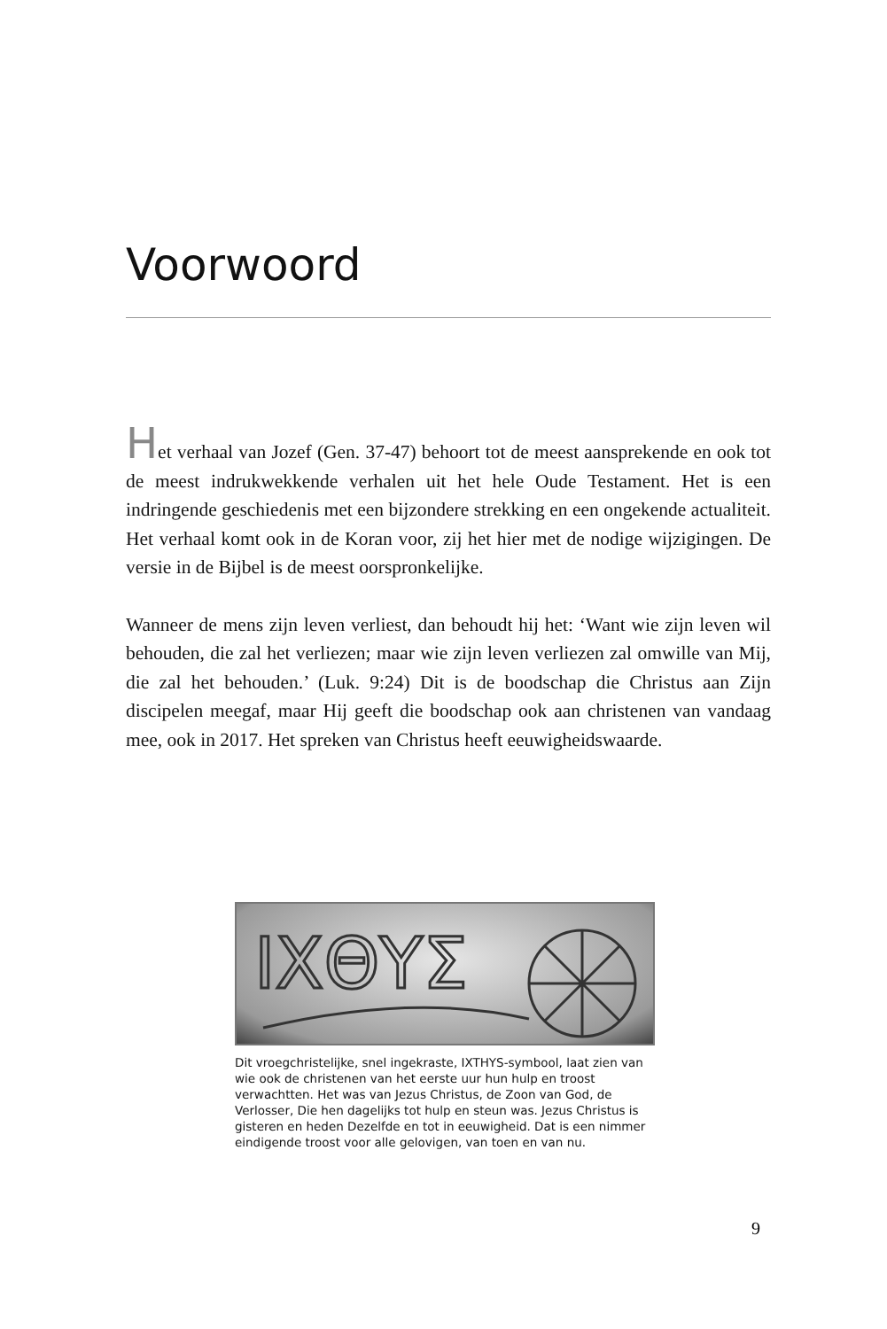Voorwoord
Het verhaal van Jozef (Gen. 37-47) behoort tot de meest aansprekende en ook tot de meest indrukwekkende verhalen uit het hele Oude Testament. Het is een indringende geschiedenis met een bijzondere strekking en een ongekende actualiteit. Het verhaal komt ook in de Koran voor, zij het hier met de nodige wijzigingen. De versie in de Bijbel is de meest oorspronkelijke.
Wanneer de mens zijn leven verliest, dan behoudt hij het: ‘Want wie zijn leven wil behouden, die zal het verliezen; maar wie zijn leven verliezen zal omwille van Mij, die zal het behouden.’ (Luk. 9:24) Dit is de boodschap die Christus aan Zijn discipelen meegaf, maar Hij geeft die boodschap ook aan christenen van vandaag mee, ook in 2017. Het spreken van Christus heeft eeuwigheidswaarde.
ΙΧΘΥΣ
Dit vroegchristelijke, snel ingekraste, IXTHYS-symbool, laat zien van wie ook de christenen van het eerste uur hun hulp en troost verwachtten. Het was van Jezus Christus, de Zoon van God, de Verlosser, Die hen dagelijks tot hulp en steun was. Jezus Christus is gisteren en heden Dezelfde en tot in eeuwigheid. Dat is een nimmer eindigende troost voor alle gelovigen, van toen en van nu.
9